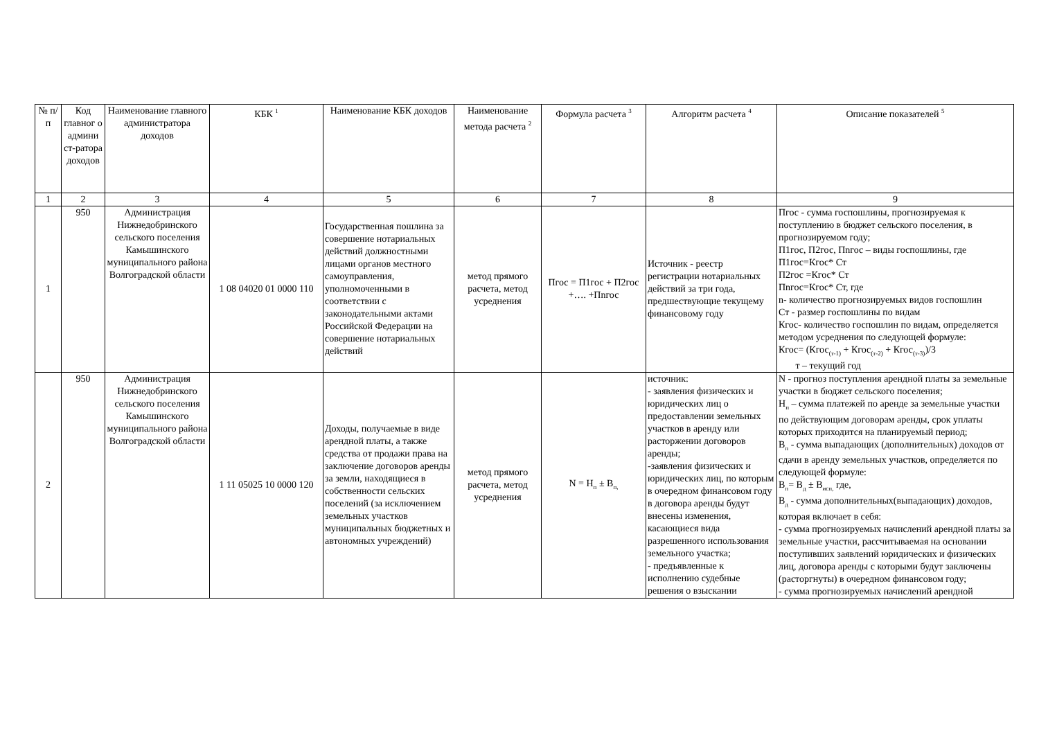| № п/п | Код главног о админи ст-ратора доходов | Наименование главного администратора доходов | КБК <sup>1</sup> | Наименование КБК доходов | Наименование метода расчета <sup>2</sup> | Формула расчета <sup>3</sup> | Алгоритм расчета <sup>4</sup> | Описание показателей <sup>5</sup> |
| --- | --- | --- | --- | --- | --- | --- | --- | --- |
| 1 | 2 | 3 | 4 | 5 | 6 | 7 | 8 | 9 |
| 1 | 950 | Администрация Нижнедобринского сельского поселения Камышинского муниципального района Волгоградской области | 1 08 04020 01 0000 110 | Государственная пошлина за совершение нотариальных действий должностными лицами органов местного самоуправления, уполномоченными в соответствии с законодательными актами Российской Федерации на совершение нотариальных действий | метод прямого расчета, метод усреднения | Пгос = П1гос + П2гос +…. +Пnгос | Источник - реестр регистрации нотариальных действий за три года, предшествующие текущему финансовому году | Пгос - сумма госпошлины, прогнозируемая к поступлению в бюджет сельского поселения, в прогнозируемом году; П1гос, П2гос, Пnгос – виды госпошлины, где П1гос=Кгос* Ст П2гос =Кгос* Ст Пnгос=Кгос* Ст, где n- количество прогнозируемых видов госпошлин Ст - размер госпошлины по видам Кгос- количество госпошлин по видам, определяется методом усреднения по следующей формуле: Кгос= (Кгос<sub>(т-1)</sub> + Кгос<sub>(т-2)</sub> + Кгос<sub>(т-3)</sub>)/3 т – текущий год |
| 2 | 950 | Администрация Нижнедобринского сельского поселения Камышинского муниципального района Волгоградской области | 1 11 05025 10 0000 120 | Доходы, получаемые в виде арендной платы, а также средства от продажи права на заключение договоров аренды за земли, находящиеся в собственности сельских поселений (за исключением земельных участков муниципальных бюджетных и автономных учреждений) | метод прямого расчета, метод усреднения | N = Н<sub>п</sub> ± В<sub>п,</sub> | источник: - заявления физических и юридических лиц о предоставлении земельных участков в аренду или расторжении договоров аренды; -заявления физических и юридических лиц, по которым в очередном финансовом году в договора аренды будут внесены изменения, касающиеся вида разрешенного использования земельного участка; - предъявленные к исполнению судебные решения о взыскании | N - прогноз поступления арендной платы за земельные участки в бюджет сельского поселения; Н<sub>п</sub> – сумма платежей по аренде за земельные участки по действующим договорам аренды, срок уплаты которых приходится на планируемый период; В<sub>п</sub> - сумма выпадающих (дополнительных) доходов от сдачи в аренду земельных участков, определяется по следующей формуле: В<sub>п</sub>= В<sub>д</sub> ± В<sub>исп,</sub> где, В<sub>д</sub> - сумма дополнительных(выпадающих) доходов, которая включает в себя: - сумма прогнозируемых начислений арендной платы за земельные участки, рассчитываемая на основании поступивших заявлений юридических и физических лиц, договора аренды с которыми будут заключены (расторгнуты) в очередном финансовом году; - сумма прогнозируемых начислений арендной |